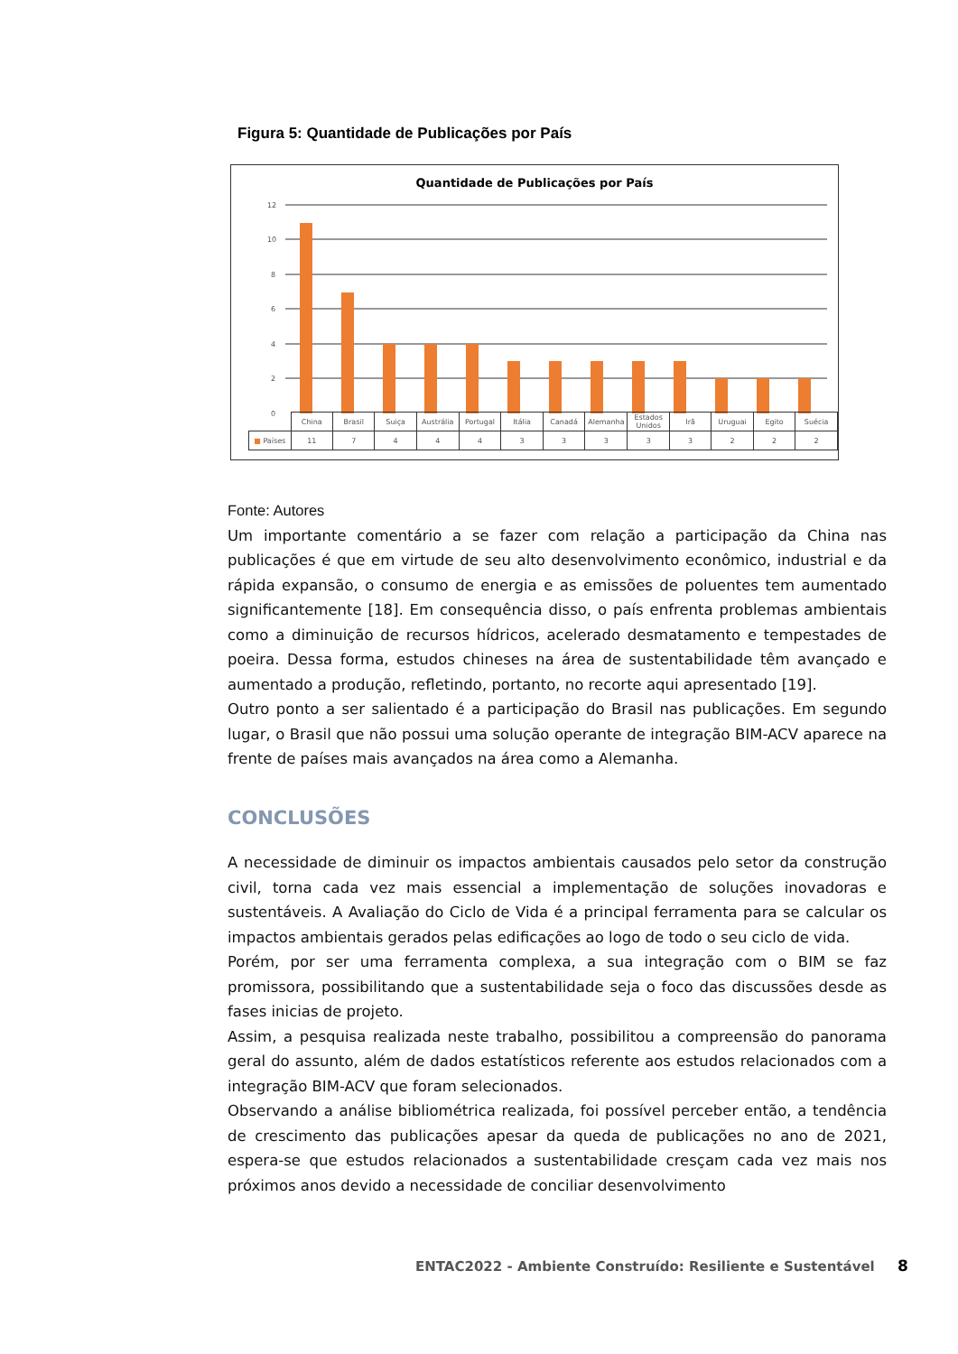Figura 5: Quantidade de Publicações por País
Quantidade de Publicações por País
12
10
8
6
4
2
0
| | China | Brasil | Suiça | Austrália | Portugal | Itália | Canadá | Alemanha | Estados Unidos | Irã | Uruguai | Egito | Suécia |
| ■ Países | 11 | 7 | 4 | 4 | 4 | 3 | 3 | 3 | 3 | 3 | 2 | 2 | 2 |
Fonte: Autores
Um importante comentário a se fazer com relação a participação da China nas publicações é que em virtude de seu alto desenvolvimento econômico, industrial e da rápida expansão, o consumo de energia e as emissões de poluentes tem aumentado significantemente [18]. Em consequência disso, o país enfrenta problemas ambientais como a diminuição de recursos hídricos, acelerado desmatamento e tempestades de poeira. Dessa forma, estudos chineses na área de sustentabilidade têm avançado e aumentado a produção, refletindo, portanto, no recorte aqui apresentado [19].
Outro ponto a ser salientado é a participação do Brasil nas publicações. Em segundo lugar, o Brasil que não possui uma solução operante de integração BIM-ACV aparece na frente de países mais avançados na área como a Alemanha.
CONCLUSÕES
A necessidade de diminuir os impactos ambientais causados pelo setor da construção civil, torna cada vez mais essencial a implementação de soluções inovadoras e sustentáveis. A Avaliação do Ciclo de Vida é a principal ferramenta para se calcular os impactos ambientais gerados pelas edificações ao logo de todo o seu ciclo de vida.
Porém, por ser uma ferramenta complexa, a sua integração com o BIM se faz promissora, possibilitando que a sustentabilidade seja o foco das discussões desde as fases inicias de projeto.
Assim, a pesquisa realizada neste trabalho, possibilitou a compreensão do panorama geral do assunto, além de dados estatísticos referente aos estudos relacionados com a integração BIM-ACV que foram selecionados.
Observando a análise bibliométrica realizada, foi possível perceber então, a tendência de crescimento das publicações apesar da queda de publicações no ano de 2021, espera-se que estudos relacionados a sustentabilidade cresçam cada vez mais nos próximos anos devido a necessidade de conciliar desenvolvimento
ENTAC2022 - Ambiente Construído: Resiliente e Sustentável 8